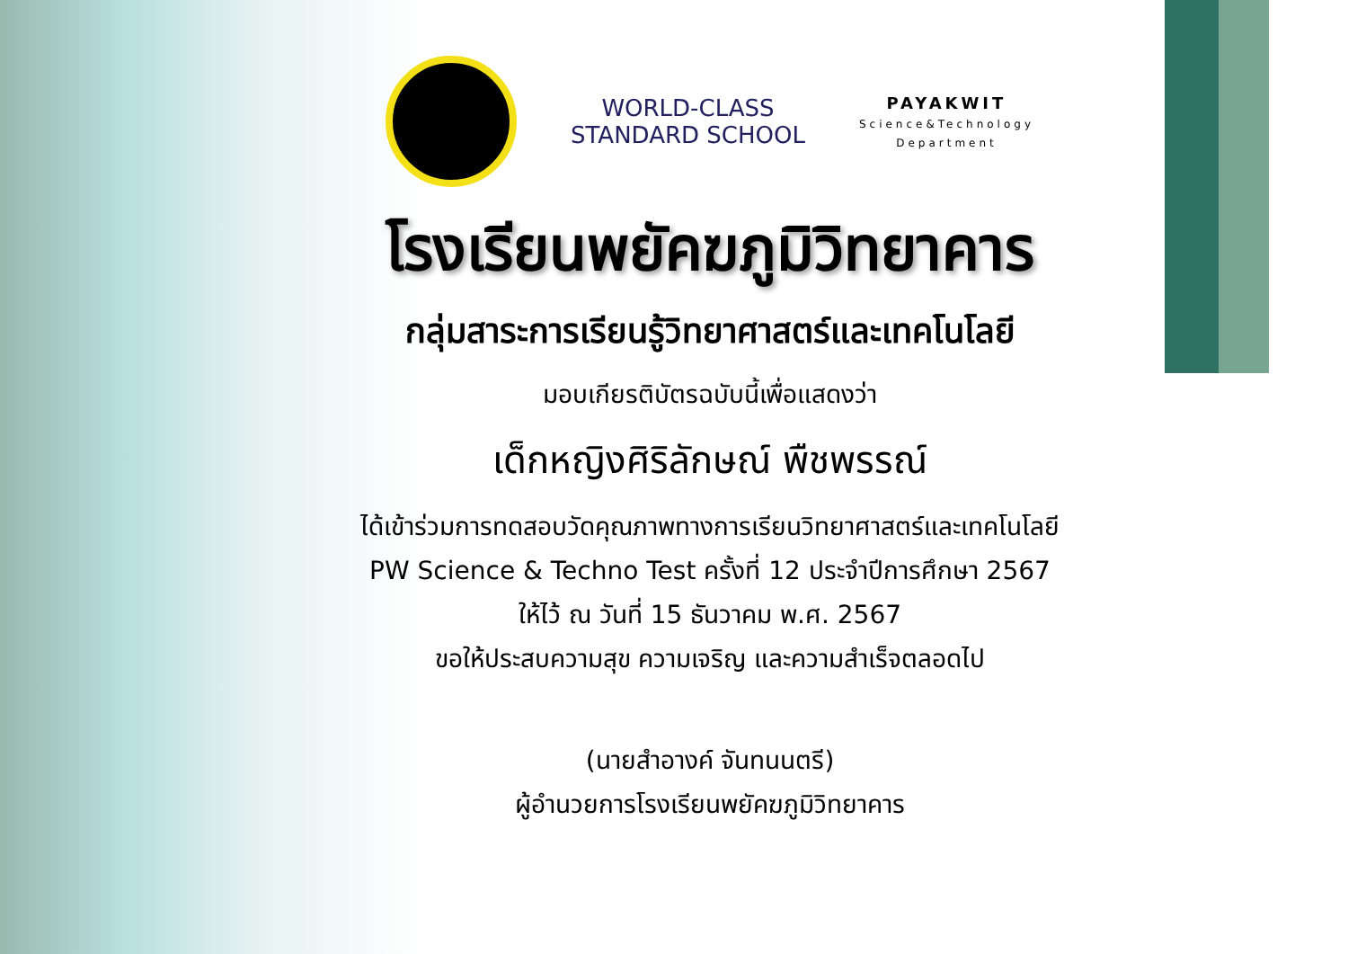WORLD-CLASS
STANDARD SCHOOL
PAYAKWIT
Science&Technology
Department
โรงเรียนพยัคฆภูมิวิทยาคาร
กลุ่มสาระการเรียนรู้วิทยาศาสตร์และเทคโนโลยี
มอบเกียรติบัตรฉบับนี้เพื่อแสดงว่า
เด็กหญิงศิริลักษณ์ พืชพรรณ์
ได้เข้าร่วมการทดสอบวัดคุณภาพทางการเรียนวิทยาศาสตร์และเทคโนโลยี
PW Science & Techno Test ครั้งที่ 12 ประจำปีการศึกษา 2567
ให้ไว้ ณ วันที่ 15 ธันวาคม พ.ศ. 2567
ขอให้ประสบความสุข ความเจริญ และความสำเร็จตลอดไป
(นายสำอางค์ จันทนนตรี)
ผู้อำนวยการโรงเรียนพยัคฆภูมิวิทยาคาร